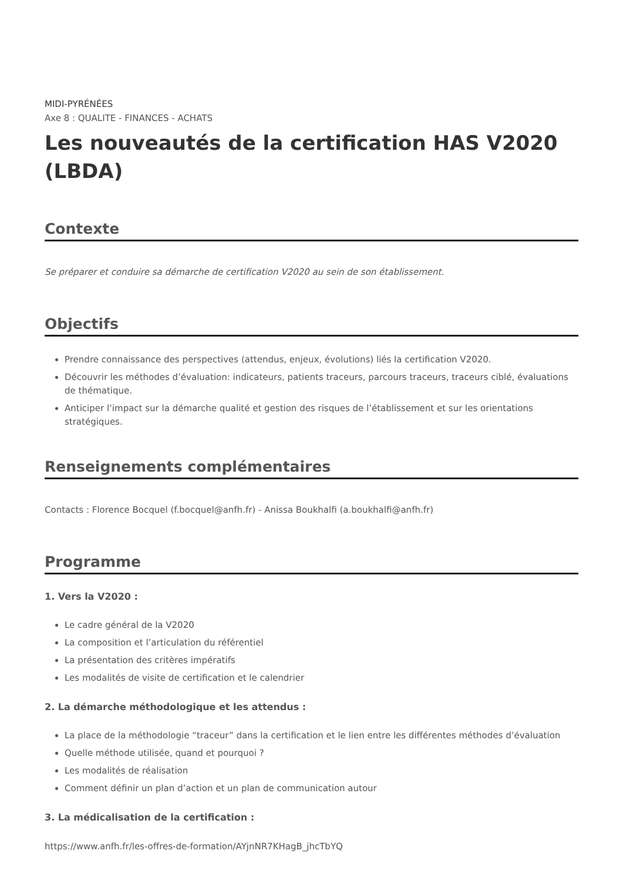MIDI-PYRÉNÉES
Axe 8 : QUALITE - FINANCES - ACHATS
Les nouveautés de la certification HAS V2020 (LBDA)
Contexte
Se préparer et conduire sa démarche de certification V2020 au sein de son établissement.
Objectifs
Prendre connaissance des perspectives (attendus, enjeux, évolutions) liés la certification V2020.
Découvrir les méthodes d’évaluation: indicateurs, patients traceurs, parcours traceurs, traceurs ciblé, évaluations de thématique.
Anticiper l’impact sur la démarche qualité et gestion des risques de l’établissement et sur les orientations stratégiques.
Renseignements complémentaires
Contacts : Florence Bocquel (f.bocquel@anfh.fr) - Anissa Boukhalfi (a.boukhalfi@anfh.fr)
Programme
1. Vers la V2020 :
Le cadre général de la V2020
La composition et l’articulation du référentiel
La présentation des critères impératifs
Les modalités de visite de certification et le calendrier
2. La démarche méthodologique et les attendus :
La place de la méthodologie “traceur” dans la certification et le lien entre les différentes méthodes d’évaluation
Quelle méthode utilisée, quand et pourquoi ?
Les modalités de réalisation
Comment définir un plan d’action et un plan de communication autour
3. La médicalisation de la certification :
https://www.anfh.fr/les-offres-de-formation/AYjnNR7KHagB_jhcTbYQ